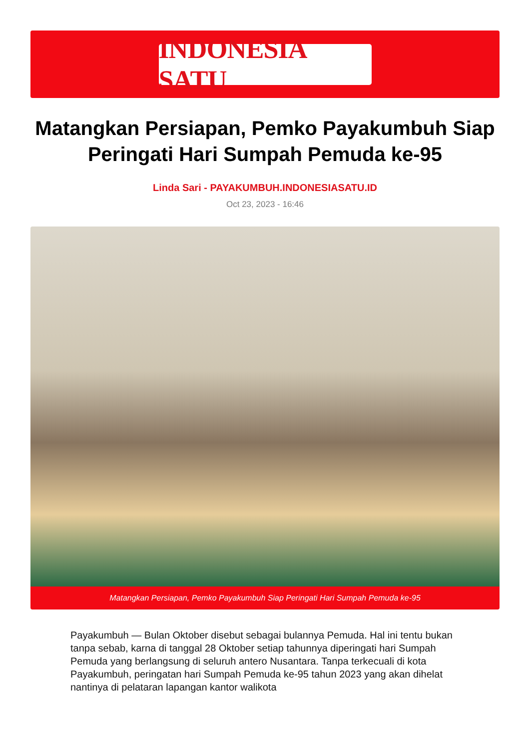INDONESIA SATU
Matangkan Persiapan, Pemko Payakumbuh Siap Peringati Hari Sumpah Pemuda ke-95
Linda Sari - PAYAKUMBUH.INDONESIASATU.ID
Oct 23, 2023 - 16:46
Matangkan Persiapan, Pemko Payakumbuh Siap Peringati Hari Sumpah Pemuda ke-95
Payakumbuh — Bulan Oktober disebut sebagai bulannya Pemuda. Hal ini tentu bukan tanpa sebab, karna di tanggal 28 Oktober setiap tahunnya diperingati hari Sumpah Pemuda yang berlangsung di seluruh antero Nusantara. Tanpa terkecuali di kota Payakumbuh, peringatan hari Sumpah Pemuda ke-95 tahun 2023 yang akan dihelat nantinya di pelataran lapangan kantor walikota